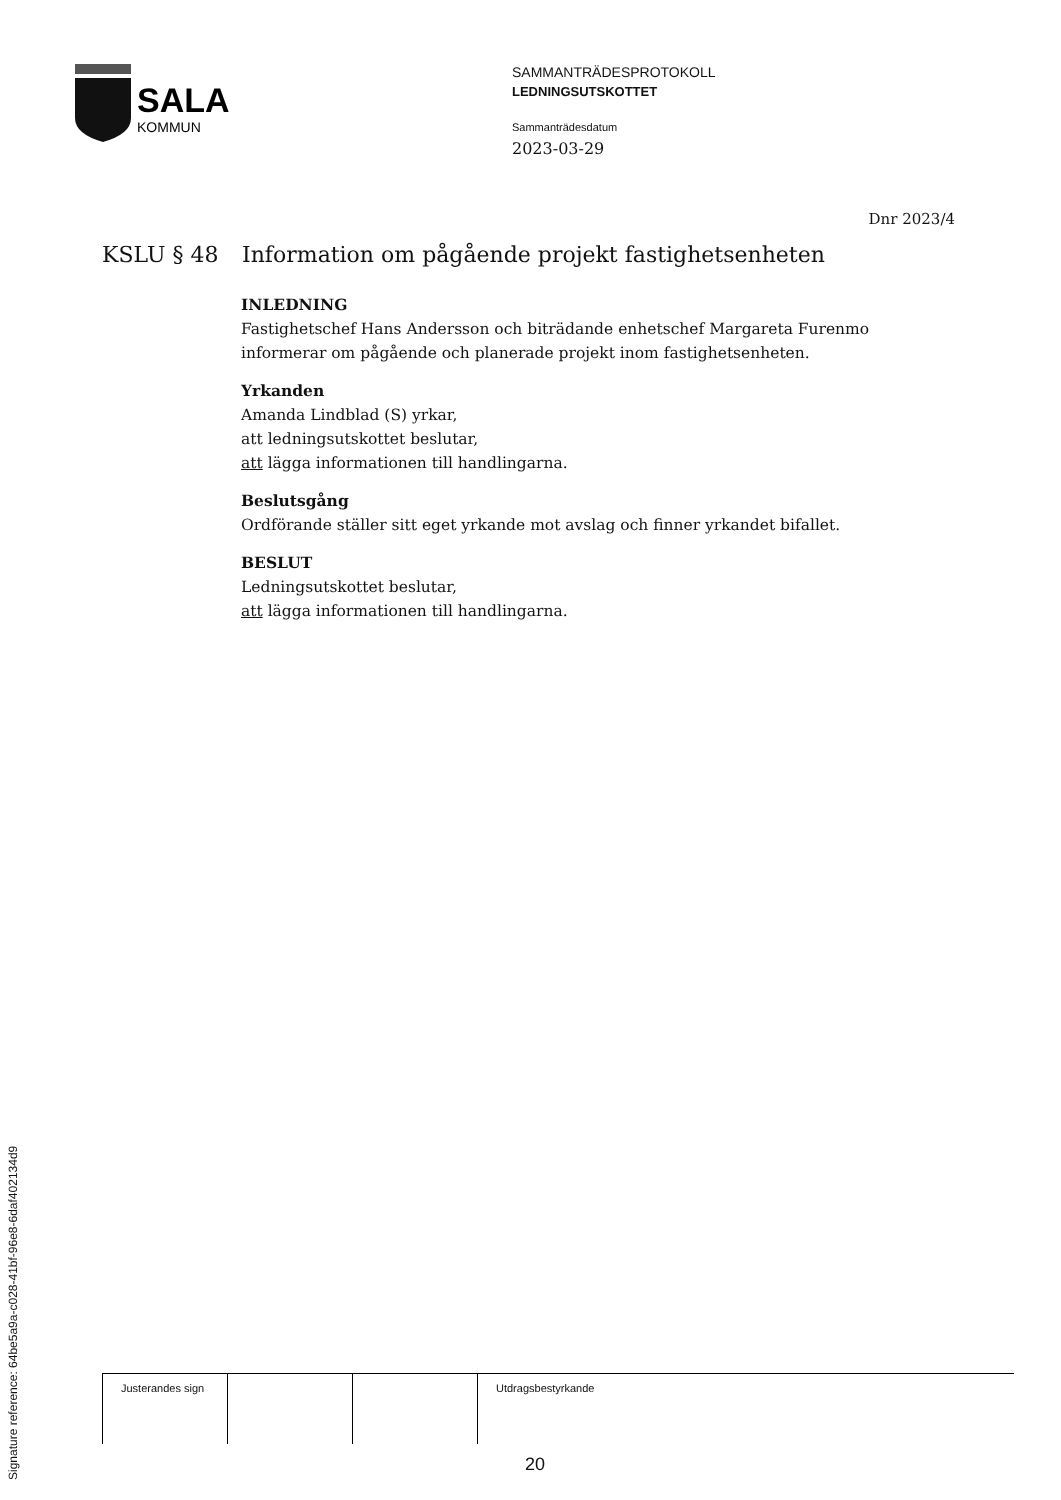SALA
KOMMUN
SAMMANTRÄDESPROTOKOLL
LEDNINGSUTSKOTTET
Sammanträdesdatum
2023-03-29
Dnr 2023/4
KSLU § 48 Information om pågående projekt fastighetsenheten
INLEDNING
Fastighetschef Hans Andersson och biträdande enhetschef Margareta Furenmo informerar om pågående och planerade projekt inom fastighetsenheten.
Yrkanden
Amanda Lindblad (S) yrkar,
att ledningsutskottet beslutar,
att lägga informationen till handlingarna.
Beslutsgång
Ordförande ställer sitt eget yrkande mot avslag och finner yrkandet bifallet.
BESLUT
Ledningsutskottet beslutar,
att lägga informationen till handlingarna.
| Justerandes sign | | | Utdragsbestyrkande |
20
Signature reference: 64be5a9a-c028-41bf-96e8-6daf402134d9